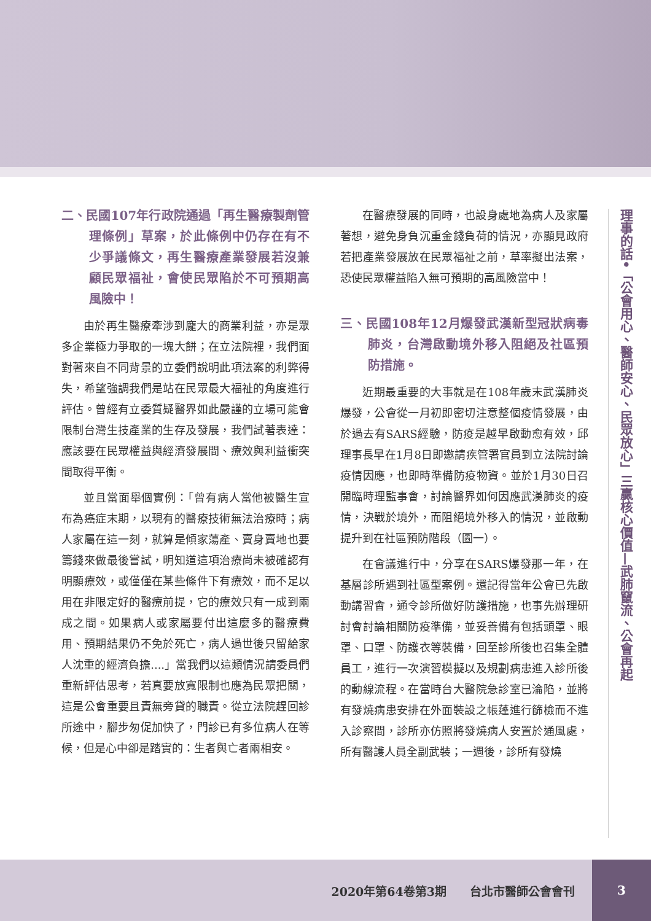二、民國107年行政院通過「再生醫療製劑管理條例」草案，於此條例中仍存在有不少爭議條文，再生醫療產業發展若沒兼顧民眾福祉，會使民眾陷於不可預期高風險中！
由於再生醫療牽涉到龐大的商業利益，亦是眾多企業極力爭取的一塊大餅；在立法院裡，我們面對著來自不同背景的立委們說明此項法案的利弊得失，希望強調我們是站在民眾最大福祉的角度進行評估。曾經有立委質疑醫界如此嚴謹的立場可能會限制台灣生技產業的生存及發展，我們試著表達：應該要在民眾權益與經濟發展間、療效與利益衝突間取得平衡。
並且當面舉個實例：「曾有病人當他被醫生宣布為癌症末期，以現有的醫療技術無法治療時；病人家屬在這一刻，就算是傾家蕩產、賣身賣地也要籌錢來做最後嘗試，明知道這項治療尚未被確認有明顯療效，或僅僅在某些條件下有療效，而不足以用在非限定好的醫療前提，它的療效只有一成到兩成之間。如果病人或家屬要付出這麼多的醫療費用、預期結果仍不免於死亡，病人過世後只留給家人沈重的經濟負擔....」當我們以這類情況請委員們重新評估思考，若真要放寬限制也應為民眾把關，這是公會重要且責無旁貸的職責。從立法院趕回診所途中，腳步匆促加快了，門診已有多位病人在等候，但是心中卻是踏實的：生者與亡者兩相安。
在醫療發展的同時，也設身處地為病人及家屬著想，避免身負沉重金錢負荷的情況，亦顯見政府若把產業發展放在民眾福祉之前，草率擬出法案，恐使民眾權益陷入無可預期的高風險當中！
三、民國108年12月爆發武漢新型冠狀病毒肺炎，台灣啟動境外移入阻絕及社區預防措施。
近期最重要的大事就是在108年歲末武漢肺炎爆發，公會從一月初即密切注意整個疫情發展，由於過去有SARS經驗，防疫是越早啟動愈有效，邱理事長早在1月8日即邀請疾管署官員到立法院討論疫情因應，也即時準備防疫物資。並於1月30日召開臨時理監事會，討論醫界如何因應武漢肺炎的疫情，決戰於境外，而阻絕境外移入的情況，並啟動提升到在社區預防階段（圖一）。
在會議進行中，分享在SARS爆發那一年，在基層診所遇到社區型案例。還記得當年公會已先啟動講習會，通令診所做好防護措施，也事先辦理研討會討論相關防疫準備，並妥善備有包括頭罩、眼罩、口罩、防護衣等裝備，回至診所後也召集全體員工，進行一次演習模擬以及規劃病患進入診所後的動線流程。在當時台大醫院急診室已淪陷，並將有發燒病患安排在外面裝設之帳蓬進行篩檢而不進入診察間，診所亦仿照將發燒病人安置於通風處，所有醫護人員全副武裝；一週後，診所有發燒
理事的話•「公會用心、醫師安心、民眾放心」三贏核心價值—武肺竄流、公會再起
2020年第64卷第3期　　台北市醫師公會會刊
3